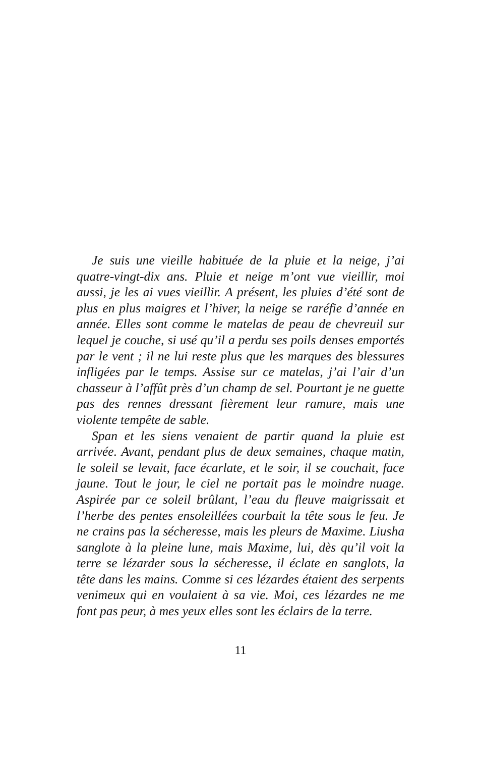Je suis une vieille habituée de la pluie et la neige, j’ai quatre-vingt-dix ans. Pluie et neige m’ont vue vieillir, moi aussi, je les ai vues vieillir. A présent, les pluies d’été sont de plus en plus maigres et l’hiver, la neige se raréfie d’année en année. Elles sont comme le matelas de peau de chevreuil sur lequel je couche, si usé qu’il a perdu ses poils denses emportés par le vent ; il ne lui reste plus que les marques des blessures infligées par le temps. Assise sur ce matelas, j’ai l’air d’un chasseur à l’affût près d’un champ de sel. Pourtant je ne guette pas des rennes dressant fièrement leur ramure, mais une violente tempête de sable.
Span et les siens venaient de partir quand la pluie est arrivée. Avant, pendant plus de deux semaines, chaque matin, le soleil se levait, face écarlate, et le soir, il se couchait, face jaune. Tout le jour, le ciel ne portait pas le moindre nuage. Aspirée par ce soleil brûlant, l’eau du fleuve maigrissait et l’herbe des pentes ensoleillées courbait la tête sous le feu. Je ne crains pas la sécheresse, mais les pleurs de Maxime. Liusha sanglote à la pleine lune, mais Maxime, lui, dès qu’il voit la terre se lézarder sous la sécheresse, il éclate en sanglots, la tête dans les mains. Comme si ces lézardes étaient des serpents venimeux qui en voulaient à sa vie. Moi, ces lézardes ne me font pas peur, à mes yeux elles sont les éclairs de la terre.
11